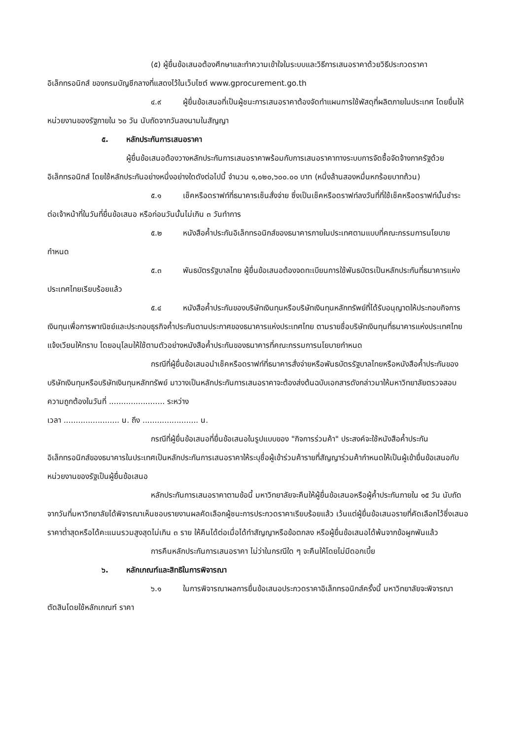(๕) ผู้ยื่นข้อเสนอต้องศึกษาและทำความเข้าใจในระบบและวิธีการเสนอราคาด้วยวิธีประกวดราคาอิเล็กทรอนิกส์ ของกรมบัญชีกลางที่แสดงไว้ในเว็บไซต์ www.gprocurement.go.th
๔.๙ ผู้ยื่นข้อเสนอที่เป็นผู้ชนะการเสนอราคาต้องจัดทำแผนการใช้พัสดุที่ผลิตภายในประเทศ โดยยื่นให้หน่วยงานของรัฐภายใน ๖๐ วัน นับถัดจากวันลงนามในสัญญา
๕. หลักประกันการเสนอราคา
ผู้ยื่นข้อเสนอต้องวางหลักประกันการเสนอราคาพร้อมกับการเสนอราคาทางระบบการจัดซื้อจัดจ้างภาครัฐด้วยอิเล็กทรอนิกส์ โดยใช้หลักประกันอย่างหนึ่งอย่างใดดังต่อไปนี้ จำนวน ๑,๐๒๐,๖๐๐.๐๐ บาท (หนึ่งล้านสองหมื่นหกร้อยบาทถ้วน)
๕.๑ เช็คหรือดราฟท์ที่ธนาคารเซ็นสั่งจ่าย ซึ่งเป็นเช็คหรือดราฟท์ลงวันที่ที่ใช้เช็คหรือดราฟท์นั้นชำระต่อเจ้าหน้าที่ในวันที่ยื่นข้อเสนอ หรือก่อนวันนั้นไม่เกิน ๓ วันทำการ
๕.๒ หนังสือค้ำประกันอิเล็กทรอนิกส์ของธนาคารภายในประเทศตามแบบที่คณะกรรมการนโยบายกำหนด
๕.๓ พันธบัตรรัฐบาลไทย ผู้ยื่นข้อเสนอต้องจดทะเบียนการใช้พันธบัตรเป็นหลักประกันที่ธนาคารแห่งประเทศไทยเรียบร้อยแล้ว
๕.๔ หนังสือค้ำประกันของบริษัทเงินทุนหรือบริษัทเงินทุนหลักทรัพย์ที่ได้รับอนุญาตให้ประกอบกิจการเงินทุนเพื่อการพาณิชย์และประกอบธุรกิจค้ำประกันตามประกาศของธนาคารแห่งประเทศไทย ตามรายชื่อบริษัทเงินทุนที่ธนาคารแห่งประเทศไทยแจ้งเวียนให้ทราบ โดยอนุโลมให้ใช้ตามตัวอย่างหนังสือค้ำประกันของธนาคารที่คณะกรรมการนโยบายกำหนด
กรณีที่ผู้ยื่นข้อเสนอนำเช็คหรือดราฟท์ที่ธนาคารสั่งจ่ายหรือพันธบัตรรัฐบาลไทยหรือหนังสือค้ำประกันของบริษัทเงินทุนหรือบริษัทเงินทุนหลักทรัพย์ มาวางเป็นหลักประกันการเสนอราคาจะต้องส่งต้นฉบับเอกสารดังกล่าวมาให้มหาวิทยาลัยตรวจสอบความถูกต้องในวันที่ ....................... ระหว่าง
เวลา ....................... น. ถึง ....................... น.
กรณีที่ผู้ยื่นข้อเสนอที่ยื่นข้อเสนอในรูปแบบของ "กิจการร่วมค้า" ประสงค์จะใช้หนังสือค้ำประกันอิเล็กทรอนิกส์ของธนาคารในประเทศเป็นหลักประกันการเสนอราคาให้ระบุชื่อผู้เข้าร่วมค้ารายที่สัญญาร่วมค้ากำหนดให้เป็นผู้เข้ายื่นข้อเสนอกับหน่วยงานของรัฐเป็นผู้ยื่นข้อเสนอ
หลักประกันการเสนอราคาตามข้อนี้ มหาวิทยาลัยจะคืนให้ผู้ยื่นข้อเสนอหรือผู้ค้ำประกันภายใน ๑๕ วัน นับถัดจากวันที่มหาวิทยาลัยได้พิจารณาเห็นชอบรายงานผลคัดเลือกผู้ชนะการประกวดราคาเรียบร้อยแล้ว เว้นแต่ผู้ยื่นข้อเสนอรายที่คัดเลือกไว้ซึ่งเสนอราคาต่ำสุดหรือได้คะแนนรวมสูงสุดไม่เกิน ๓ ราย ให้คืนได้ต่อเมื่อได้ทำสัญญาหรือข้อตกลง หรือผู้ยื่นข้อเสนอได้พ้นจากข้อผูกพันแล้ว
การคืนหลักประกันการเสนอราคา ไม่ว่าในกรณีใด ๆ จะคืนให้โดยไม่มีดอกเบี้ย
๖. หลักเกณฑ์และสิทธิในการพิจารณา
๖.๑ ในการพิจารณาผลการยื่นข้อเสนอประกวดราคาอิเล็กทรอนิกส์ครั้งนี้ มหาวิทยาลัยจะพิจารณาตัดสินโดยใช้หลักเกณฑ์ ราคา